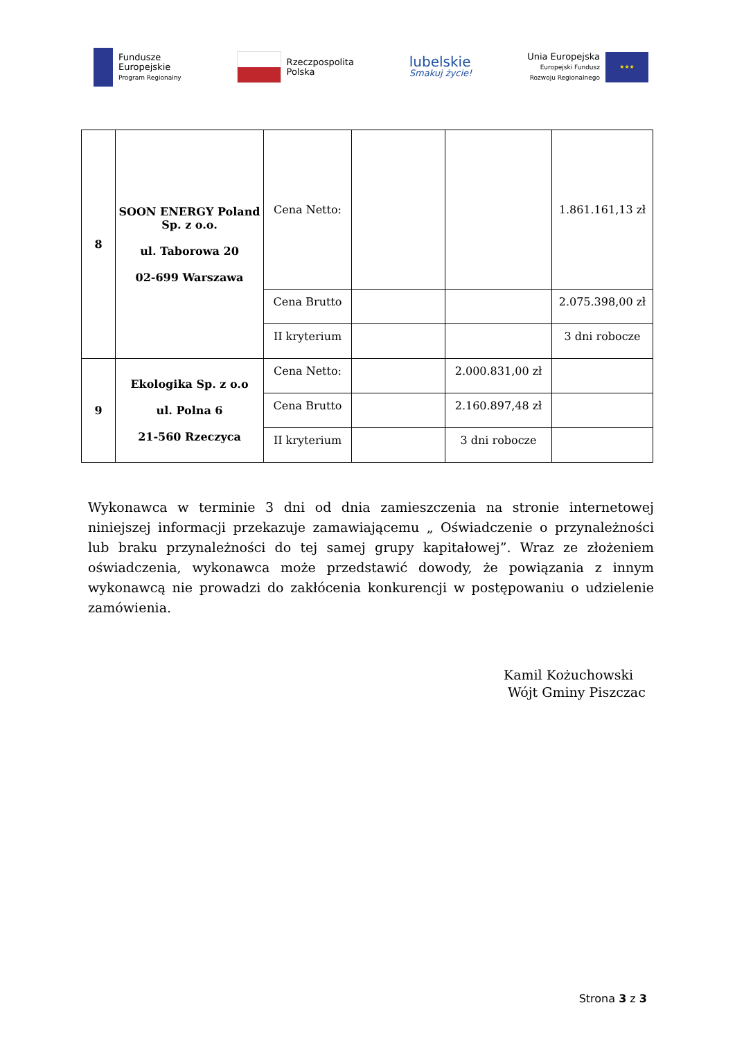Fundusze
Europejskie
Program Regionalny
Rzeczpospolita
Polska
lubelskie
Smakuj życie!
Unia Europejska
Europejski Fundusz
Rozwoju Regionalnego
★★★
| 8 | SOON ENERGY Poland Sp. z o.o. ul. Taborowa 20 02-699 Warszawa | Cena Netto: | | | 1.861.161,13 zł |
| | | Cena Brutto | | | 2.075.398,00 zł |
| | | II kryterium | | | 3 dni robocze |
| 9 | Ekologika Sp. z o.o ul. Polna 6 21-560 Rzeczyca | Cena Netto: | | 2.000.831,00 zł | |
| | | Cena Brutto | | 2.160.897,48 zł | |
| | | II kryterium | | 3 dni robocze | |
Wykonawca w terminie 3 dni od dnia zamieszczenia na stronie internetowej niniejszej informacji przekazuje zamawiającemu „ Oświadczenie o przynależności lub braku przynależności do tej samej grupy kapitałowej”. Wraz ze złożeniem oświadczenia, wykonawca może przedstawić dowody, że powiązania z innym wykonawcą nie prowadzi do zakłócenia konkurencji w postępowaniu o udzielenie zamówienia.
Kamil Kożuchowski
Wójt Gminy Piszczac
Strona 3 z 3